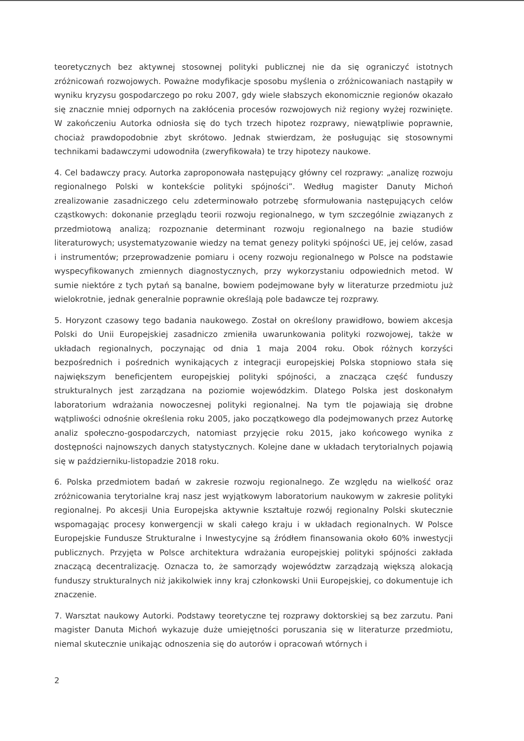teoretycznych bez aktywnej stosownej polityki publicznej nie da się ograniczyć istotnych zróżnicowań rozwojowych. Poważne modyfikacje sposobu myślenia o zróżnicowaniach nastąpiły w wyniku kryzysu gospodarczego po roku 2007, gdy wiele słabszych ekonomicznie regionów okazało się znacznie mniej odpornych na zakłócenia procesów rozwojowych niż regiony wyżej rozwinięte. W zakończeniu Autorka odniosła się do tych trzech hipotez rozprawy, niewątpliwie poprawnie, chociaż prawdopodobnie zbyt skrótowo. Jednak stwierdzam, że posługując się stosownymi technikami badawczymi udowodniła (zweryfikowała) te trzy hipotezy naukowe.
4. Cel badawczy pracy. Autorka zaproponowała następujący główny cel rozprawy: „analizę rozwoju regionalnego Polski w kontekście polityki spójności”. Według magister Danuty Michoń zrealizowanie zasadniczego celu zdeterminowało potrzebę sformułowania następujących celów cząstkowych: dokonanie przeglądu teorii rozwoju regionalnego, w tym szczególnie związanych z przedmiotową analizą; rozpoznanie determinant rozwoju regionalnego na bazie studiów literaturowych; usystematyzowanie wiedzy na temat genezy polityki spójności UE, jej celów, zasad i instrumentów; przeprowadzenie pomiaru i oceny rozwoju regionalnego w Polsce na podstawie wyspecyfikowanych zmiennych diagnostycznych, przy wykorzystaniu odpowiednich metod. W sumie niektóre z tych pytań są banalne, bowiem podejmowane były w literaturze przedmiotu już wielokrotnie, jednak generalnie poprawnie określają pole badawcze tej rozprawy.
5. Horyzont czasowy tego badania naukowego. Został on określony prawidłowo, bowiem akcesja Polski do Unii Europejskiej zasadniczo zmieniła uwarunkowania polityki rozwojowej, także w układach regionalnych, poczynając od dnia 1 maja 2004 roku. Obok różnych korzyści bezpośrednich i pośrednich wynikających z integracji europejskiej Polska stopniowo stała się największym beneficjentem europejskiej polityki spójności, a znacząca część funduszy strukturalnych jest zarządzana na poziomie wojewódzkim. Dlatego Polska jest doskonałym laboratorium wdrażania nowoczesnej polityki regionalnej. Na tym tle pojawiają się drobne wątpliwości odnośnie określenia roku 2005, jako początkowego dla podejmowanych przez Autorkę analiz społeczno-gospodarczych, natomiast przyjęcie roku 2015, jako końcowego wynika z dostępności najnowszych danych statystycznych. Kolejne dane w układach terytorialnych pojawią się w październiku-listopadzie 2018 roku.
6. Polska przedmiotem badań w zakresie rozwoju regionalnego. Ze względu na wielkość oraz zróżnicowania terytorialne kraj nasz jest wyjątkowym laboratorium naukowym w zakresie polityki regionalnej. Po akcesji Unia Europejska aktywnie kształtuje rozwój regionalny Polski skutecznie wspomagając procesy konwergencji w skali całego kraju i w układach regionalnych. W Polsce Europejskie Fundusze Strukturalne i Inwestycyjne są źródłem finansowania około 60% inwestycji publicznych. Przyjęta w Polsce architektura wdrażania europejskiej polityki spójności zakłada znaczącą decentralizację. Oznacza to, że samorządy województw zarządzają większą alokacją funduszy strukturalnych niż jakikolwiek inny kraj członkowski Unii Europejskiej, co dokumentuje ich znaczenie.
7. Warsztat naukowy Autorki. Podstawy teoretyczne tej rozprawy doktorskiej są bez zarzutu. Pani magister Danuta Michoń wykazuje duże umiejętności poruszania się w literaturze przedmiotu, niemal skutecznie unikając odnoszenia się do autorów i opracowań wtórnych i
2